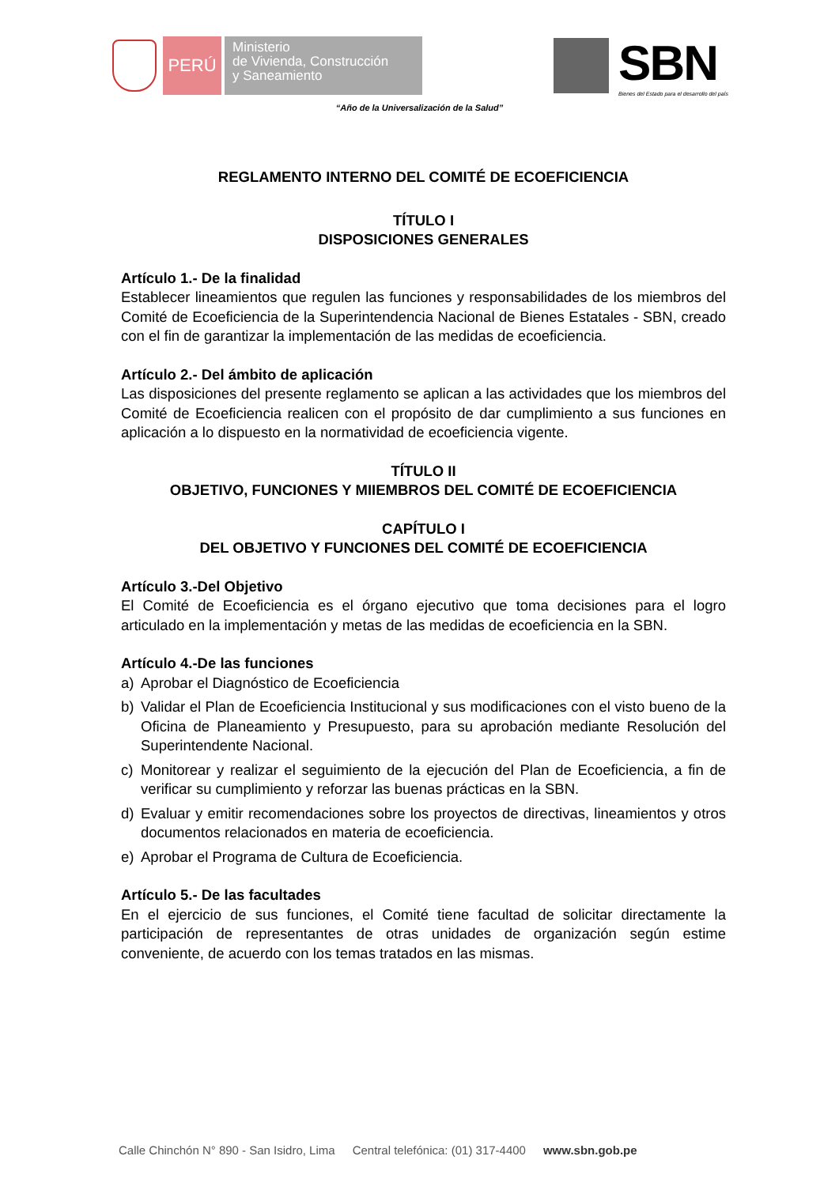PERÚ
Ministerio
de Vivienda, Construcción
y Saneamiento
SBN
Bienes del Estado para el desarrollo del país
“Año de la Universalización de la Salud”
REGLAMENTO INTERNO DEL COMITÉ DE ECOEFICIENCIA
TÍTULO I
DISPOSICIONES GENERALES
Artículo 1.- De la finalidad
Establecer lineamientos que regulen las funciones y responsabilidades de los miembros del Comité de Ecoeficiencia de la Superintendencia Nacional de Bienes Estatales - SBN, creado con el fin de garantizar la implementación de las medidas de ecoeficiencia.
Artículo 2.- Del ámbito de aplicación
Las disposiciones del presente reglamento se aplican a las actividades que los miembros del Comité de Ecoeficiencia realicen con el propósito de dar cumplimiento a sus funciones en aplicación a lo dispuesto en la normatividad de ecoeficiencia vigente.
TÍTULO II
OBJETIVO, FUNCIONES Y MIIEMBROS DEL COMITÉ DE ECOEFICIENCIA
CAPÍTULO I
DEL OBJETIVO Y FUNCIONES DEL COMITÉ DE ECOEFICIENCIA
Artículo 3.-Del Objetivo
El Comité de Ecoeficiencia es el órgano ejecutivo que toma decisiones para el logro articulado en la implementación y metas de las medidas de ecoeficiencia en la SBN.
Artículo 4.-De las funciones
a) Aprobar el Diagnóstico de Ecoeficiencia
b) Validar el Plan de Ecoeficiencia Institucional y sus modificaciones con el visto bueno de la Oficina de Planeamiento y Presupuesto, para su aprobación mediante Resolución del Superintendente Nacional.
c) Monitorear y realizar el seguimiento de la ejecución del Plan de Ecoeficiencia, a fin de verificar su cumplimiento y reforzar las buenas prácticas en la SBN.
d) Evaluar y emitir recomendaciones sobre los proyectos de directivas, lineamientos y otros documentos relacionados en materia de ecoeficiencia.
e) Aprobar el Programa de Cultura de Ecoeficiencia.
Artículo 5.- De las facultades
En el ejercicio de sus funciones, el Comité tiene facultad de solicitar directamente la participación de representantes de otras unidades de organización según estime conveniente, de acuerdo con los temas tratados en las mismas.
Calle Chinchón N° 890 - San Isidro, Lima Central telefónica: (01) 317-4400 www.sbn.gob.pe